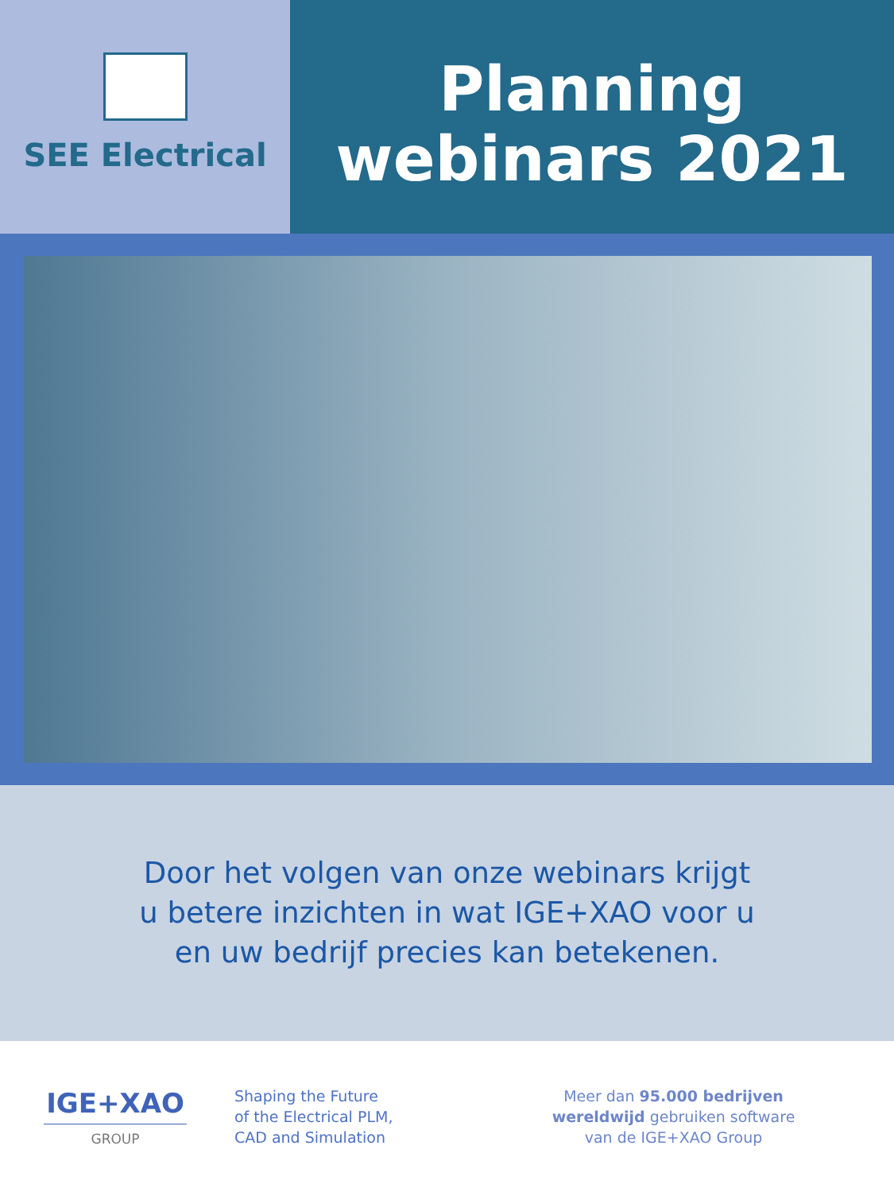SEE Electrical
Planning
webinars 2021
Door het volgen van onze webinars krijgt
u betere inzichten in wat IGE+XAO voor u
en uw bedrijf precies kan betekenen.
IGE+XAO
GROUP
Shaping the Future
of the Electrical PLM,
CAD and Simulation
Meer dan 95.000 bedrijven
wereldwijd gebruiken software
van de IGE+XAO Group